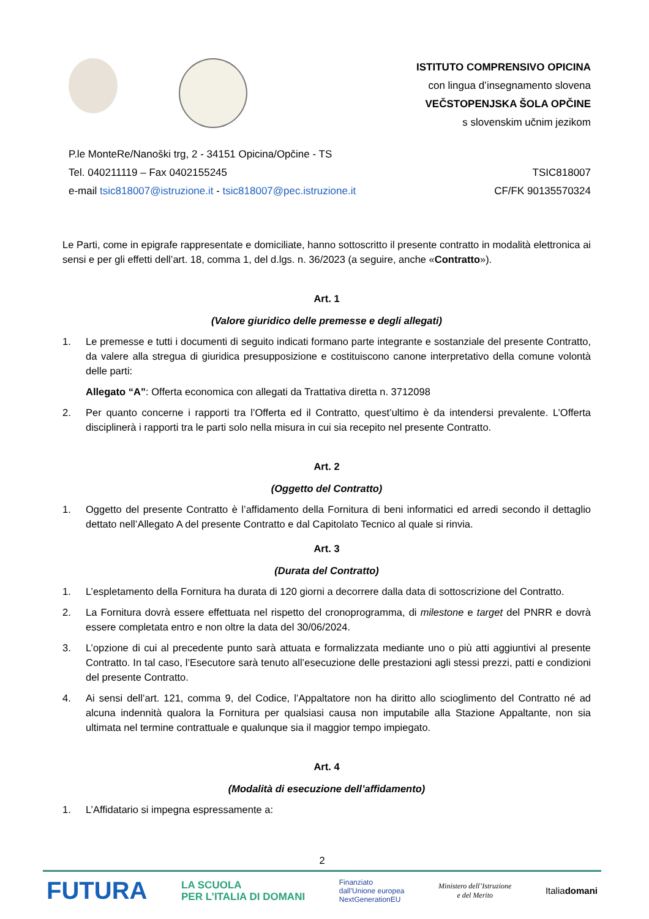ISTITUTO COMPRENSIVO OPICINA
con lingua d’insegnamento slovena
VEČSTOPENJSKA ŠOLA OPČINE
s slovenskim učnim jezikom
P.le MonteRe/Nanoški trg, 2 - 34151 Opicina/Opčine - TS
Tel. 040211119 – Fax 0402155245
e-mail tsic818007@istruzione.it - tsic818007@pec.istruzione.it
TSIC818007
CF/FK 90135570324
Le Parti, come in epigrafe rappresentate e domiciliate, hanno sottoscritto il presente contratto in modalità elettronica ai sensi e per gli effetti dell’art. 18, comma 1, del d.lgs. n. 36/2023 (a seguire, anche «Contratto»).
Art. 1
(Valore giuridico delle premesse e degli allegati)
1. Le premesse e tutti i documenti di seguito indicati formano parte integrante e sostanziale del presente Contratto, da valere alla stregua di giuridica presupposizione e costituiscono canone interpretativo della comune volontà delle parti:
Allegato “A”: Offerta economica con allegati da Trattativa diretta n. 3712098
2. Per quanto concerne i rapporti tra l’Offerta ed il Contratto, quest’ultimo è da intendersi prevalente. L’Offerta disciplinerà i rapporti tra le parti solo nella misura in cui sia recepito nel presente Contratto.
Art. 2
(Oggetto del Contratto)
1. Oggetto del presente Contratto è l’affidamento della Fornitura di beni informatici ed arredi secondo il dettaglio dettato nell’Allegato A del presente Contratto e dal Capitolato Tecnico al quale si rinvia.
Art. 3
(Durata del Contratto)
1. L’espletamento della Fornitura ha durata di 120 giorni a decorrere dalla data di sottoscrizione del Contratto.
2. La Fornitura dovrà essere effettuata nel rispetto del cronoprogramma, di milestone e target del PNRR e dovrà essere completata entro e non oltre la data del 30/06/2024.
3. L’opzione di cui al precedente punto sarà attuata e formalizzata mediante uno o più atti aggiuntivi al presente Contratto. In tal caso, l’Esecutore sarà tenuto all’esecuzione delle prestazioni agli stessi prezzi, patti e condizioni del presente Contratto.
4. Ai sensi dell’art. 121, comma 9, del Codice, l’Appaltatore non ha diritto allo scioglimento del Contratto né ad alcuna indennità qualora la Fornitura per qualsiasi causa non imputabile alla Stazione Appaltante, non sia ultimata nel termine contrattuale e qualunque sia il maggior tempo impiegato.
Art. 4
(Modalità di esecuzione dell’affidamento)
1. L’Affidatario si impegna espressamente a:
2
FUTURA LA SCUOLA
PER L’ITALIA DI DOMANI Finanziato
dall’Unione europea
NextGenerationEU Ministero dell’Istruzione
e del Merito Italiadomani